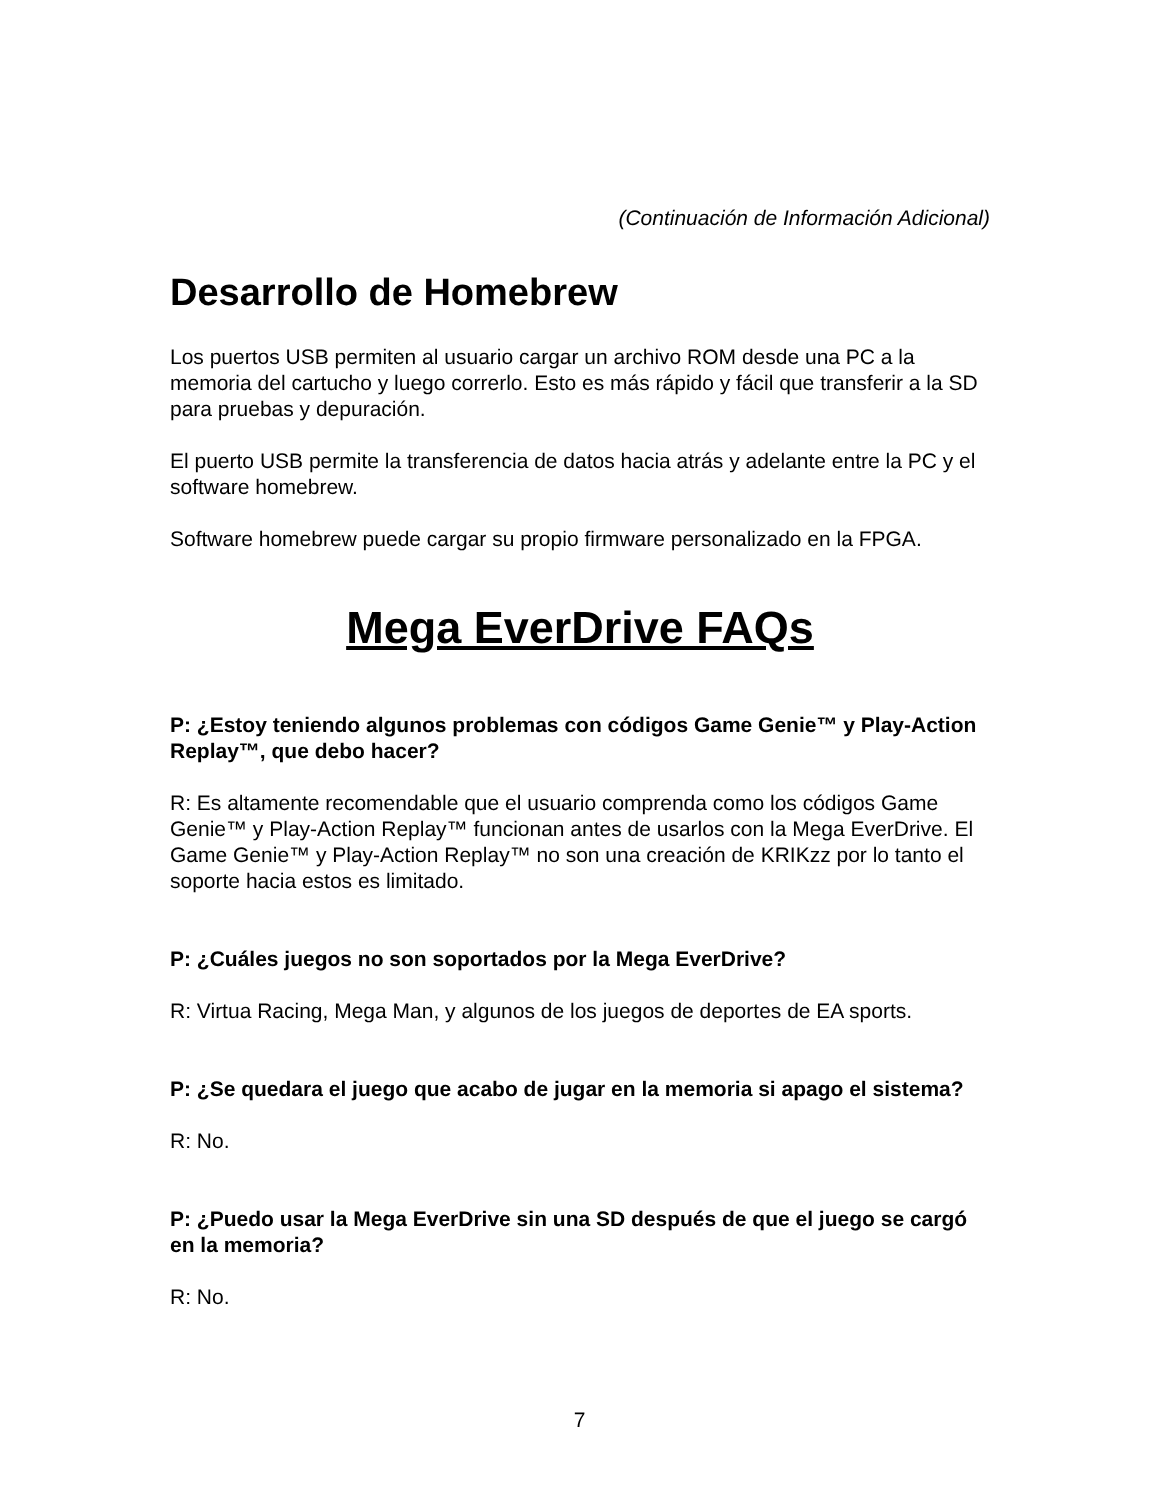(Continuación de Información Adicional)
Desarrollo de Homebrew
Los puertos USB permiten al usuario cargar un archivo ROM desde una PC a la memoria del cartucho y luego correrlo. Esto es más rápido y fácil que transferir a la SD para pruebas y depuración.
El puerto USB permite la transferencia de datos hacia atrás y adelante entre la PC y el software homebrew.
Software homebrew puede cargar su propio firmware personalizado en la FPGA.
Mega EverDrive FAQs
P: ¿Estoy teniendo algunos problemas con códigos Game Genie™ y Play-Action Replay™, que debo hacer?
R: Es altamente recomendable que el usuario comprenda como los códigos Game Genie™ y Play-Action Replay™ funcionan antes de usarlos con la Mega EverDrive. El Game Genie™ y Play-Action Replay™ no son una creación de KRIKzz por lo tanto el soporte hacia estos es limitado.
P: ¿Cuáles juegos no son soportados por la Mega EverDrive?
R: Virtua Racing, Mega Man, y algunos de los juegos de deportes de EA sports.
P: ¿Se quedara el juego que acabo de jugar en la memoria si apago el sistema?
R: No.
P: ¿Puedo usar la Mega EverDrive sin una SD después de que el juego se cargó en la memoria?
R: No.
7